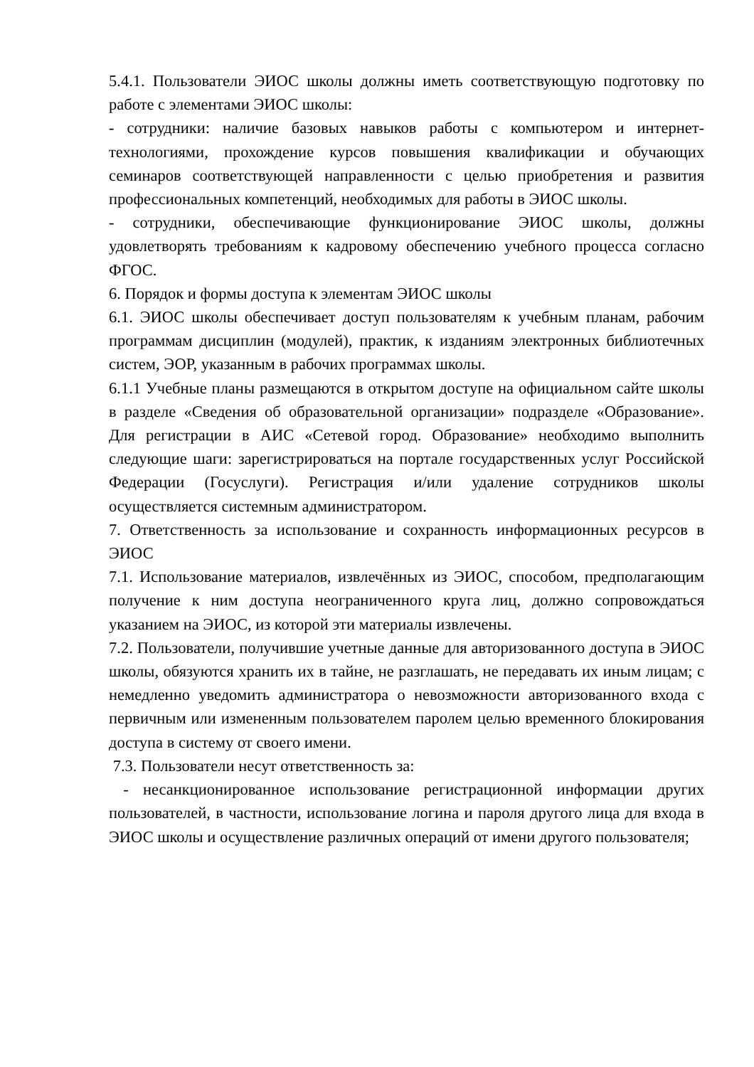5.4.1. Пользователи ЭИОС школы должны иметь соответствующую подготовку по работе с элементами ЭИОС школы:
- сотрудники: наличие базовых навыков работы с компьютером и интернет-технологиями, прохождение курсов повышения квалификации и обучающих семинаров соответствующей направленности с целью приобретения и развития профессиональных компетенций, необходимых для работы в ЭИОС школы.
- сотрудники, обеспечивающие функционирование ЭИОС школы, должны удовлетворять требованиям к кадровому обеспечению учебного процесса согласно ФГОС.
6. Порядок и формы доступа к элементам ЭИОС школы
6.1. ЭИОС школы обеспечивает доступ пользователям к учебным планам, рабочим программам дисциплин (модулей), практик, к изданиям электронных библиотечных систем, ЭОР, указанным в рабочих программах школы.
6.1.1 Учебные планы размещаются в открытом доступе на официальном сайте школы в разделе «Сведения об образовательной организации» подразделе «Образование». Для регистрации в АИС «Сетевой город. Образование» необходимо выполнить следующие шаги: зарегистрироваться на портале государственных услуг Российской Федерации (Госуслуги). Регистрация и/или удаление сотрудников школы осуществляется системным администратором.
7. Ответственность за использование и сохранность информационных ресурсов в ЭИОС
7.1. Использование материалов, извлечённых из ЭИОС, способом, предполагающим получение к ним доступа неограниченного круга лиц, должно сопровождаться указанием на ЭИОС, из которой эти материалы извлечены.
7.2. Пользователи, получившие учетные данные для авторизованного доступа в ЭИОС школы, обязуются хранить их в тайне, не разглашать, не передавать их иным лицам; с немедленно уведомить администратора о невозможности авторизованного входа с первичным или измененным пользователем паролем целью временного блокирования доступа в систему от своего имени.
7.3. Пользователи несут ответственность за:
- несанкционированное использование регистрационной информации других пользователей, в частности, использование логина и пароля другого лица для входа в ЭИОС школы и осуществление различных операций от имени другого пользователя;